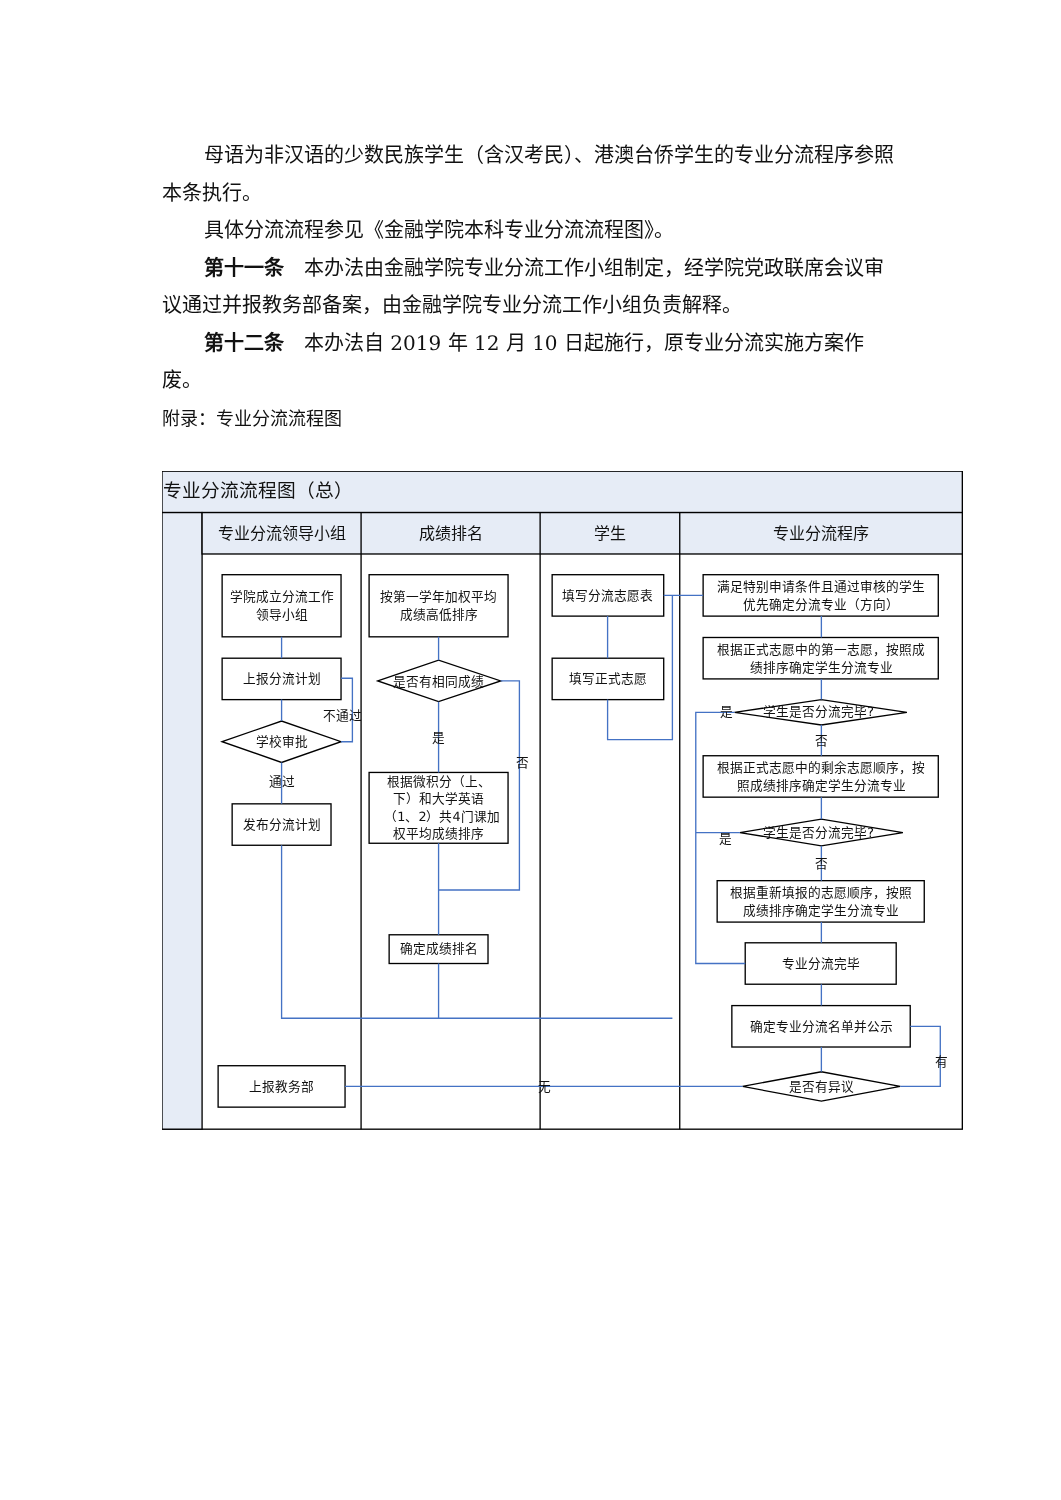母语为非汉语的少数民族学生（含汉考民）、港澳台侨学生的专业分流程序参照本条执行。
具体分流流程参见《金融学院本科专业分流流程图》。
第十一条　本办法由金融学院专业分流工作小组制定，经学院党政联席会议审议通过并报教务部备案，由金融学院专业分流工作小组负责解释。
第十二条　本办法自 2019 年 12 月 10 日起施行，原专业分流实施方案作废。
附录：专业分流流程图
专业分流流程图（总）
专业分流领导小组
成绩排名
学生
专业分流程序
学院成立分流工作
领导小组
上报分流计划
学校审批
不通过
通过
发布分流计划
上报教务部
按第一学年加权平均
成绩高低排序
是否有相同成绩
是
否
根据微积分（上、
下）和大学英语
（1、2）共4门课加
权平均成绩排序
确定成绩排名
填写分流志愿表
填写正式志愿
无
满足特别申请条件且通过审核的学生
优先确定分流专业（方向）
根据正式志愿中的第一志愿，按照成
绩排序确定学生分流专业
是
学生是否分流完毕?
否
根据正式志愿中的剩余志愿顺序，按
照成绩排序确定学生分流专业
学生是否分流完毕?
是
否
根据重新填报的志愿顺序，按照
成绩排序确定学生分流专业
专业分流完毕
确定专业分流名单并公示
有
是否有异议